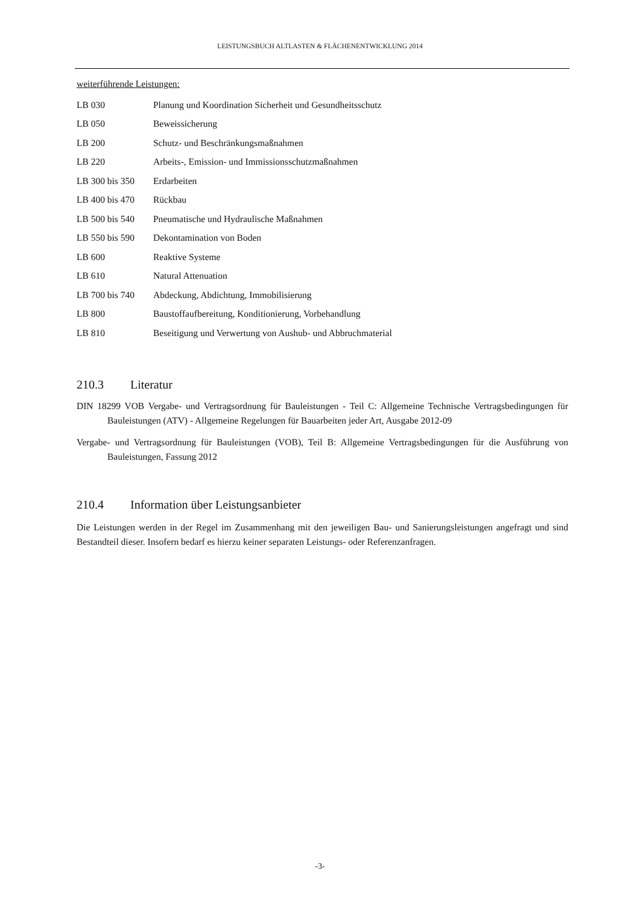LEISTUNGSBUCH ALTLASTEN & FLÄCHENENTWICKLUNG 2014
weiterführende Leistungen:
| LB 030 | Planung und Koordination Sicherheit und Gesundheitsschutz |
| LB 050 | Beweissicherung |
| LB 200 | Schutz- und Beschränkungsmaßnahmen |
| LB 220 | Arbeits-, Emission- und Immissionsschutzmaßnahmen |
| LB 300 bis 350 | Erdarbeiten |
| LB 400 bis 470 | Rückbau |
| LB 500 bis 540 | Pneumatische und Hydraulische Maßnahmen |
| LB 550 bis 590 | Dekontamination von Boden |
| LB 600 | Reaktive Systeme |
| LB 610 | Natural Attenuation |
| LB 700 bis 740 | Abdeckung, Abdichtung, Immobilisierung |
| LB 800 | Baustoffaufbereitung, Konditionierung, Vorbehandlung |
| LB 810 | Beseitigung und Verwertung von Aushub- und Abbruchmaterial |
210.3 Literatur
DIN 18299 VOB Vergabe- und Vertragsordnung für Bauleistungen - Teil C: Allgemeine Technische Vertragsbedingungen für Bauleistungen (ATV) - Allgemeine Regelungen für Bauarbeiten jeder Art, Ausgabe 2012-09
Vergabe- und Vertragsordnung für Bauleistungen (VOB), Teil B: Allgemeine Vertragsbedingungen für die Ausführung von Bauleistungen, Fassung 2012
210.4 Information über Leistungsanbieter
Die Leistungen werden in der Regel im Zusammenhang mit den jeweiligen Bau- und Sanierungsleistungen angefragt und sind Bestandteil dieser. Insofern bedarf es hierzu keiner separaten Leistungs- oder Referenzanfragen.
-3-